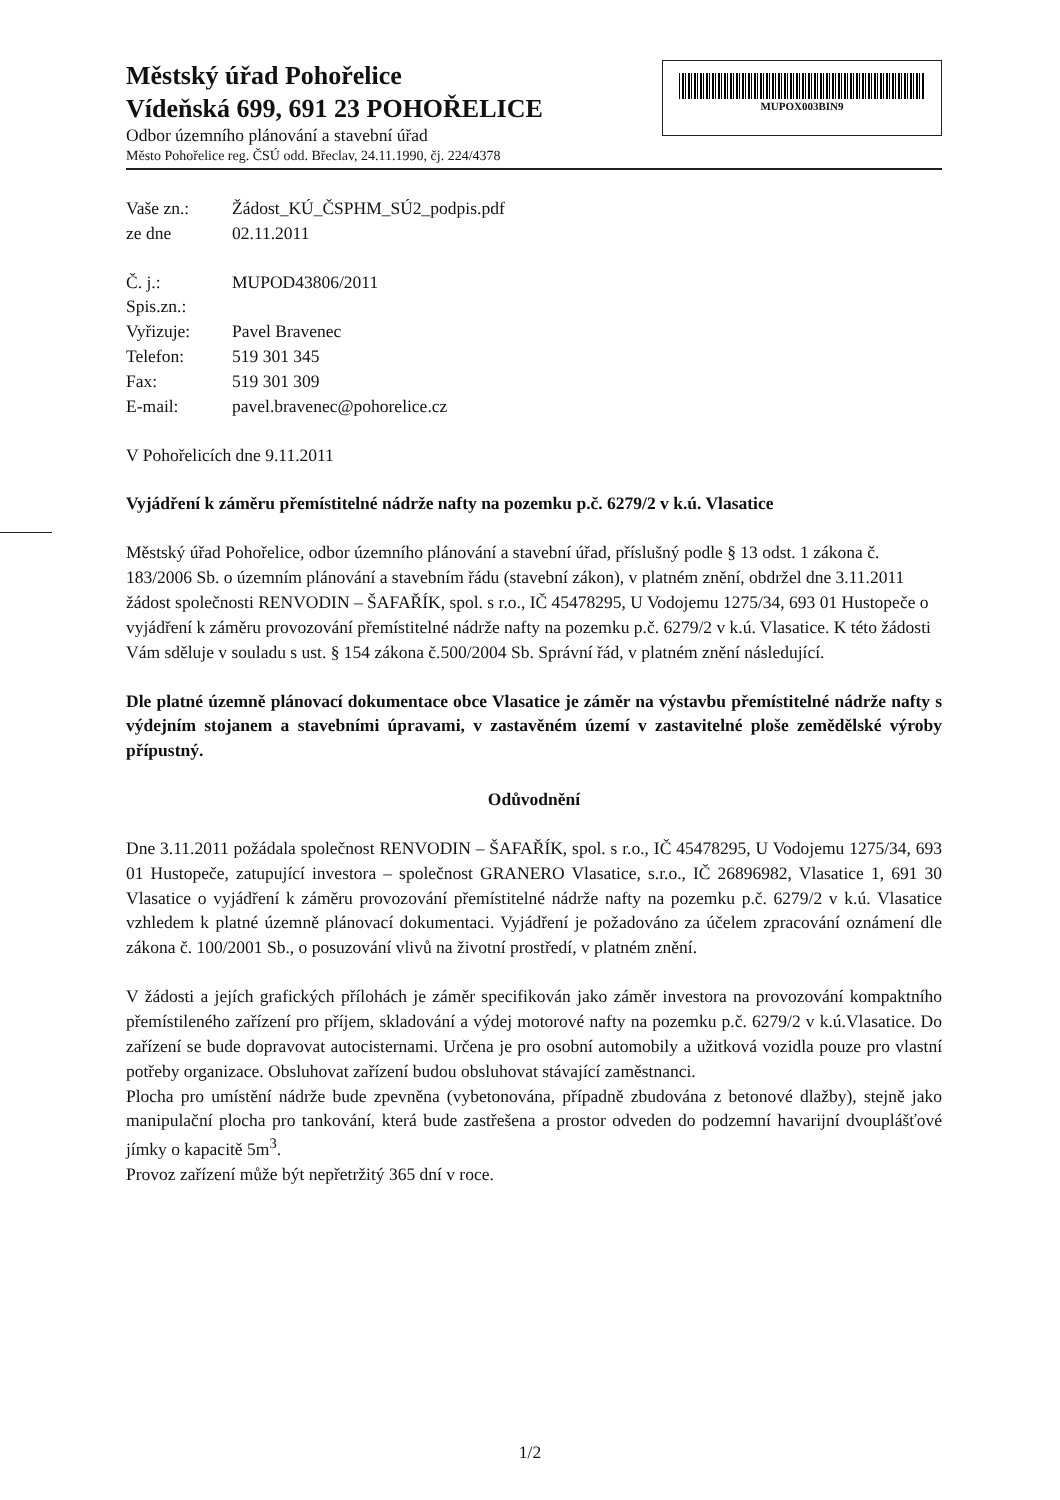Městský úřad Pohořelice
Vídeňská 699, 691 23 POHOŘELICE
Odbor územního plánování a stavební úřad
Město Pohořelice reg. ČSÚ odd. Břeclav, 24.11.1990, čj. 224/4378
MUPOX003BIN9
| Vaše zn.: | Žádost_KÚ_ČSPHM_SÚ2_podpis.pdf |
| ze dne | 02.11.2011 |
| Č. j.: | MUPOD43806/2011 |
| Spis.zn.: | |
| Vyřizuje: | Pavel Bravenec |
| Telefon: | 519 301 345 |
| Fax: | 519 301 309 |
| E-mail: | pavel.bravenec@pohorelice.cz |
V Pohořelicích dne 9.11.2011
Vyjádření k záměru přemístitelné nádrže nafty na pozemku p.č. 6279/2 v k.ú. Vlasatice
Městský úřad Pohořelice, odbor územního plánování a stavební úřad, příslušný podle § 13 odst. 1 zákona č. 183/2006 Sb. o územním plánování a stavebním řádu (stavební zákon), v platném znění, obdržel dne 3.11.2011 žádost společnosti RENVODIN – ŠAFAŘÍK, spol. s r.o., IČ 45478295, U Vodojemu 1275/34, 693 01 Hustopeče o vyjádření k záměru provozování přemístitelné nádrže nafty na pozemku p.č. 6279/2 v k.ú. Vlasatice. K této žádosti Vám sděluje v souladu s ust. § 154 zákona č.500/2004 Sb. Správní řád, v platném znění následující.
Dle platné územně plánovací dokumentace obce Vlasatice je záměr na výstavbu přemístitelné nádrže nafty s výdejním stojanem a stavebními úpravami, v zastavěném území v zastavitelné ploše zemědělské výroby přípustný.
Odůvodnění
Dne 3.11.2011 požádala společnost RENVODIN – ŠAFAŘÍK, spol. s r.o., IČ 45478295, U Vodojemu 1275/34, 693 01 Hustopeče, zatupující investora – společnost GRANERO Vlasatice, s.r.o., IČ 26896982, Vlasatice 1, 691 30 Vlasatice o vyjádření k záměru provozování přemístitelné nádrže nafty na pozemku p.č. 6279/2 v k.ú. Vlasatice vzhledem k platné územně plánovací dokumentaci. Vyjádření je požadováno za účelem zpracování oznámení dle zákona č. 100/2001 Sb., o posuzování vlivů na životní prostředí, v platném znění.
V žádosti a jejích grafických přílohách je záměr specifikován jako záměr investora na provozování kompaktního přemístileného zařízení pro příjem, skladování a výdej motorové nafty na pozemku p.č. 6279/2 v k.ú.Vlasatice. Do zařízení se bude dopravovat autocisternami. Určena je pro osobní automobily a užitková vozidla pouze pro vlastní potřeby organizace. Obsluhovat zařízení budou obsluhovat stávající zaměstnanci.
Plocha pro umístění nádrže bude zpevněna (vybetonována, případně zbudována z betonové dlažby), stejně jako manipulační plocha pro tankování, která bude zastřešena a prostor odveden do podzemní havarijní dvouplášťové jímky o kapacitě 5m<sup>3</sup>.
Provoz zařízení může být nepřetržitý 365 dní v roce.
1/2